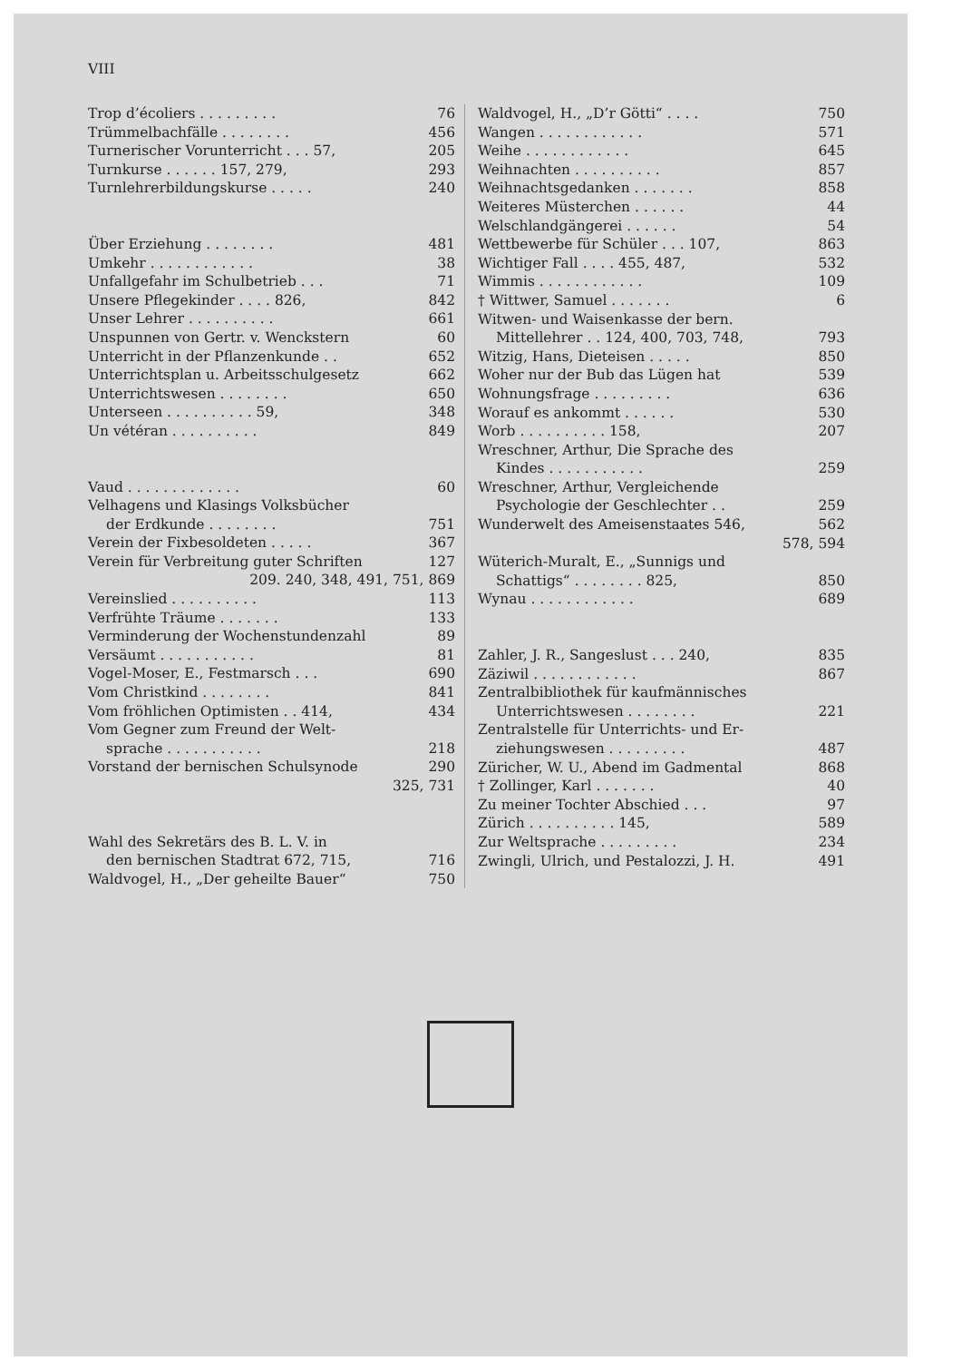VIII
Trop d’écoliers . . . . . . . . . 76
Trümmelbachfälle . . . . . . . . 456
Turnerischer Vorunterricht . . . 57, 205
Turnkurse . . . . . . 157, 279, 293
Turnlehrerbildungskurse . . . . . 240
Über Erziehung . . . . . . . . 481
Umkehr . . . . . . . . . . . . 38
Unfallgefahr im Schulbetrieb . . . 71
Unsere Pflegekinder . . . . 826, 842
Unser Lehrer . . . . . . . . . . 661
Unspunnen von Gertr. v. Wenckstern 60
Unterricht in der Pflanzenkunde . . 652
Unterrichtsplan u. Arbeitsschulgesetz 662
Unterrichtswesen . . . . . . . . 650
Unterseen . . . . . . . . . . 59, 348
Un vétéran . . . . . . . . . . 849
Vaud . . . . . . . . . . . . . 60
Velhagens und Klasings Volksbücher
der Erdkunde . . . . . . . . 751
Verein der Fixbesoldeten . . . . . 367
Verein für Verbreitung guter Schriften 127
209. 240, 348, 491, 751, 869
Vereinslied . . . . . . . . . . 113
Verfrühte Träume . . . . . . . 133
Verminderung der Wochenstundenzahl 89
Versäumt . . . . . . . . . . . 81
Vogel-Moser, E., Festmarsch . . . 690
Vom Christkind . . . . . . . . 841
Vom fröhlichen Optimisten . . 414, 434
Vom Gegner zum Freund der Welt-
sprache . . . . . . . . . . . 218
Vorstand der bernischen Schulsynode 290
325, 731
Wahl des Sekretärs des B. L. V. in
den bernischen Stadtrat 672, 715, 716
Waldvogel, H., „Der geheilte Bauer“750
Waldvogel, H., „D’r Götti“ . . . . 750
Wangen . . . . . . . . . . . . 571
Weihe . . . . . . . . . . . . 645
Weihnachten . . . . . . . . . . 857
Weihnachtsgedanken . . . . . . . 858
Weiteres Müsterchen . . . . . . 44
Welschlandgängerei . . . . . . 54
Wettbewerbe für Schüler . . . 107, 863
Wichtiger Fall . . . . 455, 487, 532
Wimmis . . . . . . . . . . . . 109
† Wittwer, Samuel . . . . . . . 6
Witwen- und Waisenkasse der bern.
Mittellehrer . . 124, 400, 703, 748, 793
Witzig, Hans, Dieteisen . . . . . 850
Woher nur der Bub das Lügen hat 539
Wohnungsfrage . . . . . . . . . 636
Worauf es ankommt . . . . . . 530
Worb . . . . . . . . . . 158, 207
Wreschner, Arthur, Die Sprache des
Kindes . . . . . . . . . . . 259
Wreschner, Arthur, Vergleichende
Psychologie der Geschlechter . . 259
Wunderwelt des Ameisenstaates 546, 562
578, 594
Wüterich-Muralt, E., „Sunnigs und
Schattigs“ . . . . . . . . 825, 850
Wynau . . . . . . . . . . . . 689
Zahler, J. R., Sangeslust . . . 240, 835
Zäziwil . . . . . . . . . . . . 867
Zentralbibliothek für kaufmännisches
Unterrichtswesen . . . . . . . . 221
Zentralstelle für Unterrichts- und Er-
ziehungswesen . . . . . . . . . 487
Züricher, W. U., Abend im Gadmental 868
† Zollinger, Karl . . . . . . . 40
Zu meiner Tochter Abschied . . . 97
Zürich . . . . . . . . . . 145, 589
Zur Weltsprache . . . . . . . . . 234
Zwingli, Ulrich, und Pestalozzi, J. H. 491